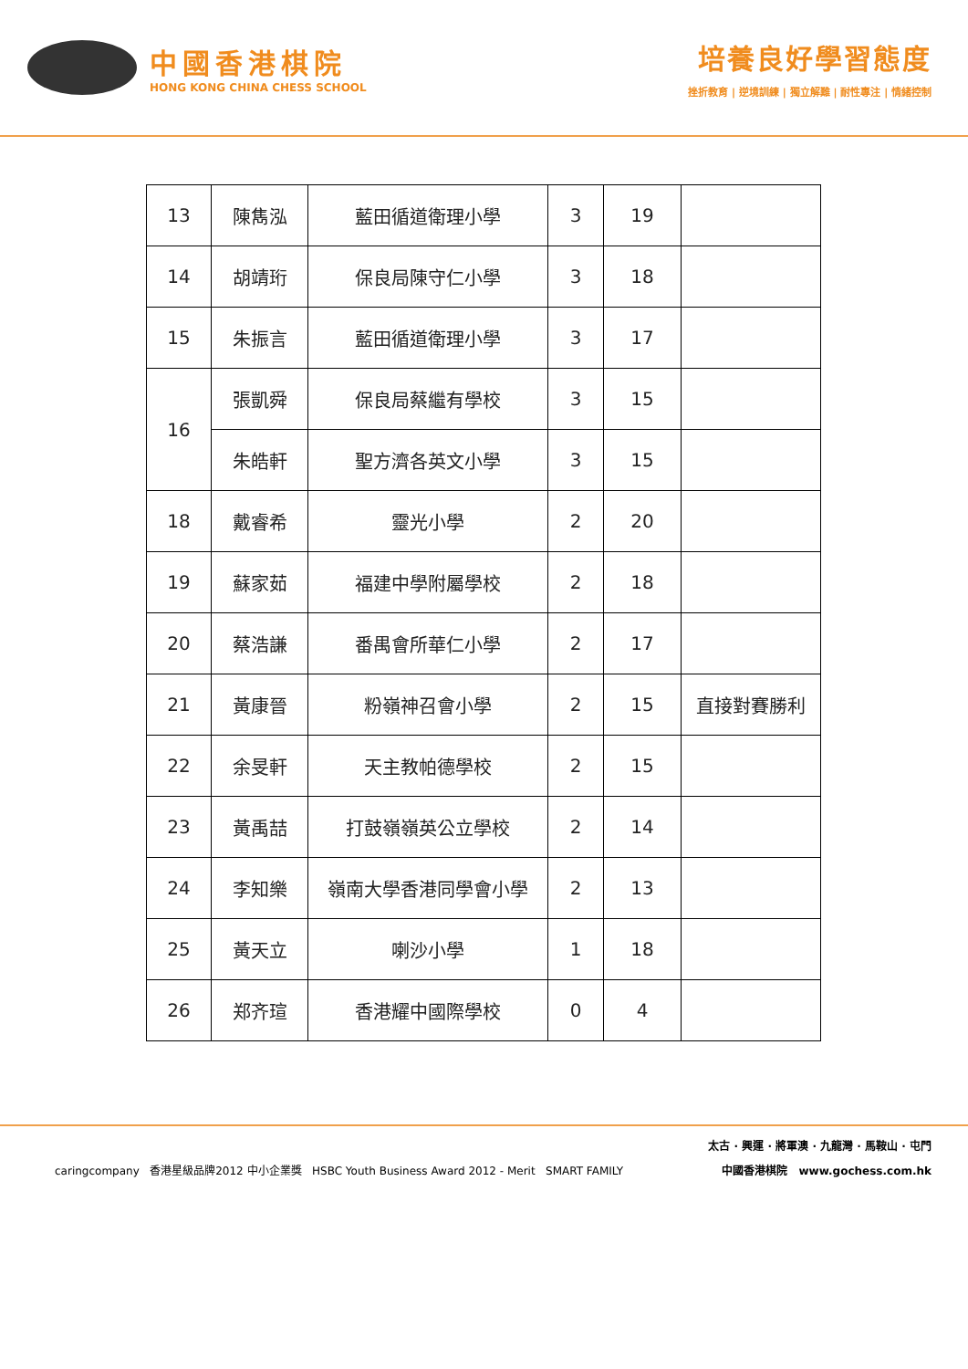中國香港棋院
HONG KONG CHINA CHESS SCHOOL
培養良好學習態度
挫折教育 | 逆境訓練 | 獨立解難 | 耐性專注 | 情緒控制
| 13 | 陳雋泓 | 藍田循道衛理小學 | 3 | 19 | |
| 14 | 胡靖珩 | 保良局陳守仁小學 | 3 | 18 | |
| 15 | 朱振言 | 藍田循道衛理小學 | 3 | 17 | |
| 16 | 張凱舜 | 保良局蔡繼有學校 | 3 | 15 | |
| | 朱皓軒 | 聖方濟各英文小學 | 3 | 15 | |
| 18 | 戴睿希 | 靈光小學 | 2 | 20 | |
| 19 | 蘇家茹 | 福建中學附屬學校 | 2 | 18 | |
| 20 | 蔡浩謙 | 番禺會所華仁小學 | 2 | 17 | |
| 21 | 黃康晉 | 粉嶺神召會小學 | 2 | 15 | 直接對賽勝利 |
| 22 | 余旻軒 | 天主教帕德學校 | 2 | 15 | |
| 23 | 黃禹喆 | 打鼓嶺嶺英公立學校 | 2 | 14 | |
| 24 | 李知樂 | 嶺南大學香港同學會小學 | 2 | 13 | |
| 25 | 黃天立 | 喇沙小學 | 1 | 18 | |
| 26 | 郑齐瑄 | 香港耀中國際學校 | 0 | 4 | |
太古 · 興運 · 將軍澳 · 九龍灣 · 馬鞍山 · 屯門
caringcompany 香港星級品牌2012 中小企業獎 HSBC Youth Business Award 2012 - Merit SMART FAMILY 中國香港棋院 www.gochess.com.hk